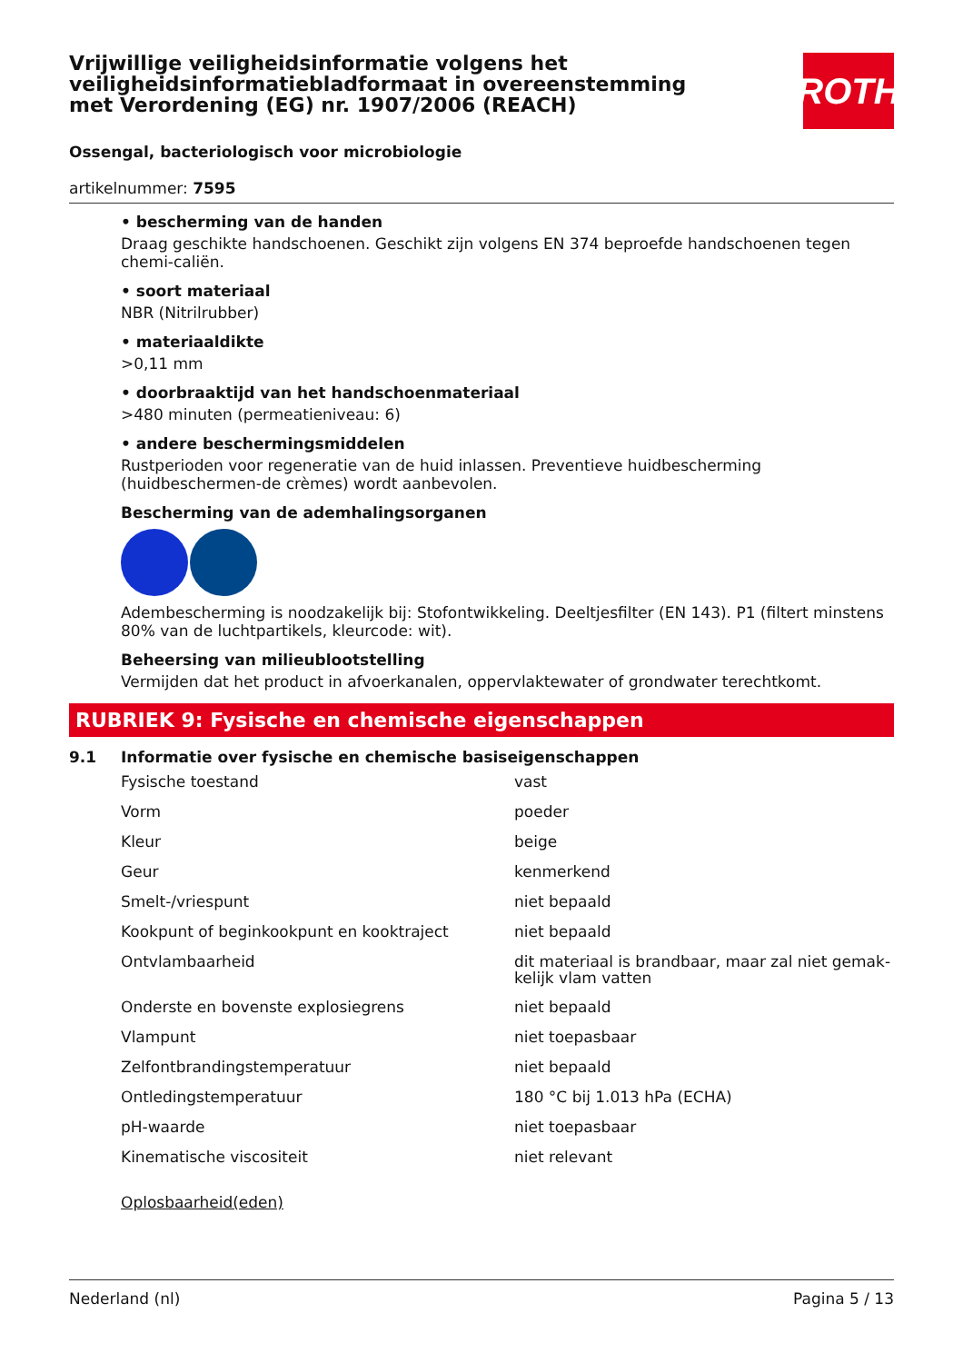Vrijwillige veiligheidsinformatie volgens het veiligheidsinformatiebladformaat in overeenstemming met Verordening (EG) nr. 1907/2006 (REACH)
ROTH
Ossengal, bacteriologisch voor microbiologie
artikelnummer: 7595
• bescherming van de handen
Draag geschikte handschoenen. Geschikt zijn volgens EN 374 beproefde handschoenen tegen chemi-caliën.
• soort materiaal
NBR (Nitrilrubber)
• materiaaldikte
>0,11 mm
• doorbraaktijd van het handschoenmateriaal
>480 minuten (permeatieniveau: 6)
• andere beschermingsmiddelen
Rustperioden voor regeneratie van de huid inlassen. Preventieve huidbescherming (huidbeschermen-de crèmes) wordt aanbevolen.
Bescherming van de ademhalingsorganen
Adembescherming is noodzakelijk bij: Stofontwikkeling. Deeltjesfilter (EN 143). P1 (filtert minstens 80% van de luchtpartikels, kleurcode: wit).
Beheersing van milieublootstelling
Vermijden dat het product in afvoerkanalen, oppervlaktewater of grondwater terechtkomt.
RUBRIEK 9: Fysische en chemische eigenschappen
9.1 Informatie over fysische en chemische basiseigenschappen
| Fysische toestand | vast |
| Vorm | poeder |
| Kleur | beige |
| Geur | kenmerkend |
| Smelt-/vriespunt | niet bepaald |
| Kookpunt of beginkookpunt en kooktraject | niet bepaald |
| Ontvlambaarheid | dit materiaal is brandbaar, maar zal niet gemak-kelijk vlam vatten |
| Onderste en bovenste explosiegrens | niet bepaald |
| Vlampunt | niet toepasbaar |
| Zelfontbrandingstemperatuur | niet bepaald |
| Ontledingstemperatuur | 180 °C bij 1.013 hPa (ECHA) |
| pH-waarde | niet toepasbaar |
| Kinematische viscositeit | niet relevant |
Oplosbaarheid(eden)
Nederland (nl) Pagina 5 / 13